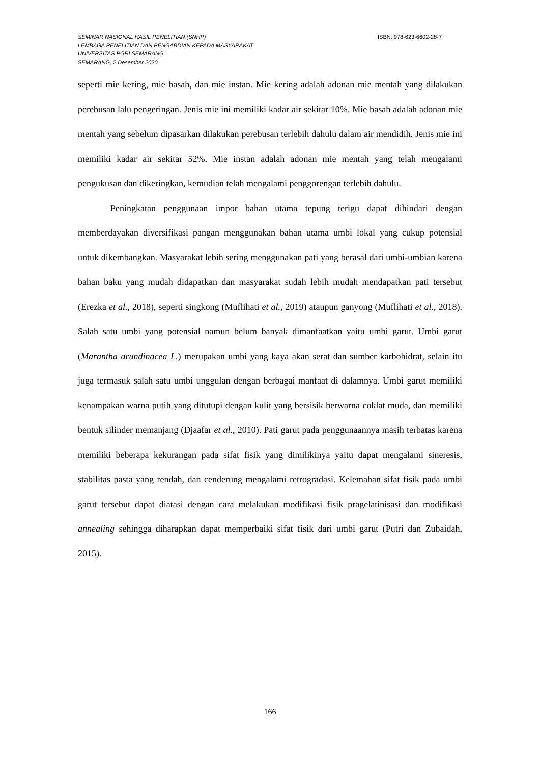SEMINAR NASIONAL HASIL PENELITIAN (SNHP) ISBN: 978-623-6602-28-7
LEMBAGA PENELITIAN DAN PENGABDIAN KEPADA MASYARAKAT
UNIVERSITAS PGRI SEMARANG
SEMARANG, 2 Desember 2020
seperti mie kering, mie basah, dan mie instan. Mie kering adalah adonan mie mentah yang dilakukan perebusan lalu pengeringan. Jenis mie ini memiliki kadar air sekitar 10%. Mie basah adalah adonan mie mentah yang sebelum dipasarkan dilakukan perebusan terlebih dahulu dalam air mendidih. Jenis mie ini memiliki kadar air sekitar 52%. Mie instan adalah adonan mie mentah yang telah mengalami pengukusan dan dikeringkan, kemudian telah mengalami penggorengan terlebih dahulu.
Peningkatan penggunaan impor bahan utama tepung terigu dapat dihindari dengan memberdayakan diversifikasi pangan menggunakan bahan utama umbi lokal yang cukup potensial untuk dikembangkan. Masyarakat lebih sering menggunakan pati yang berasal dari umbi-umbian karena bahan baku yang mudah didapatkan dan masyarakat sudah lebih mudah mendapatkan pati tersebut (Erezka et al., 2018), seperti singkong (Muflihati et al., 2019) ataupun ganyong (Muflihati et al., 2018). Salah satu umbi yang potensial namun belum banyak dimanfaatkan yaitu umbi garut. Umbi garut (Marantha arundinacea L.) merupakan umbi yang kaya akan serat dan sumber karbohidrat, selain itu juga termasuk salah satu umbi unggulan dengan berbagai manfaat di dalamnya. Umbi garut memiliki kenampakan warna putih yang ditutupi dengan kulit yang bersisik berwarna coklat muda, dan memiliki bentuk silinder memanjang (Djaafar et al., 2010). Pati garut pada penggunaannya masih terbatas karena memiliki beberapa kekurangan pada sifat fisik yang dimilikinya yaitu dapat mengalami sineresis, stabilitas pasta yang rendah, dan cenderung mengalami retrogradasi. Kelemahan sifat fisik pada umbi garut tersebut dapat diatasi dengan cara melakukan modifikasi fisik pragelatinisasi dan modifikasi annealing sehingga diharapkan dapat memperbaiki sifat fisik dari umbi garut (Putri dan Zubaidah, 2015).
166